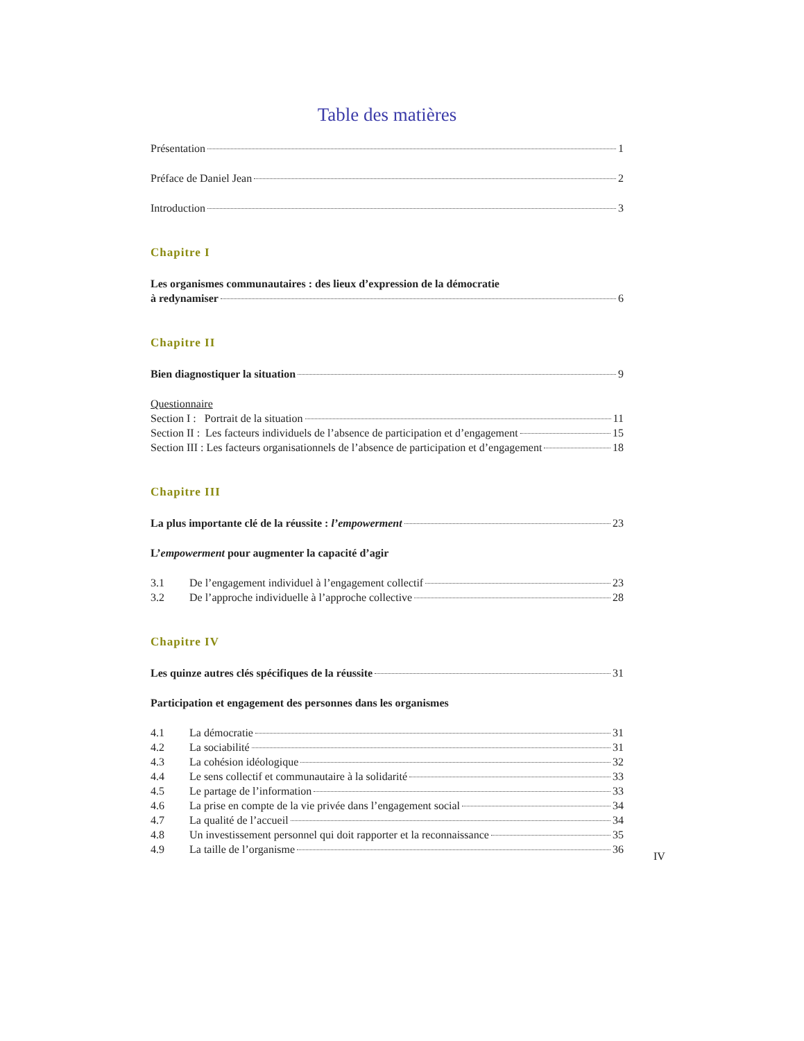Table des matières
Présentation 1
Préface de Daniel Jean 2
Introduction 3
Chapitre I
Les organismes communautaires : des lieux d’expression de la démocratie
à redynamiser 6
Chapitre II
Bien diagnostiquer la situation 9
Questionnaire
Section I : Portrait de la situation 11
Section II : Les facteurs individuels de l’absence de participation et d’engagement 15
Section III : Les facteurs organisationnels de l’absence de participation et d’engagement 18
Chapitre III
La plus importante clé de la réussite : l’empowerment 23
L’empowerment pour augmenter la capacité d’agir
3.1 De l’engagement individuel à l’engagement collectif 23
3.2 De l’approche individuelle à l’approche collective 28
Chapitre IV
Les quinze autres clés spécifiques de la réussite 31
Participation et engagement des personnes dans les organismes
4.1 La démocratie 31
4.2 La sociabilité 31
4.3 La cohésion idéologique 32
4.4 Le sens collectif et communautaire à la solidarité 33
4.5 Le partage de l’information 33
4.6 La prise en compte de la vie privée dans l’engagement social 34
4.7 La qualité de l’accueil 34
4.8 Un investissement personnel qui doit rapporter et la reconnaissance 35
4.9 La taille de l’organisme 36
IV